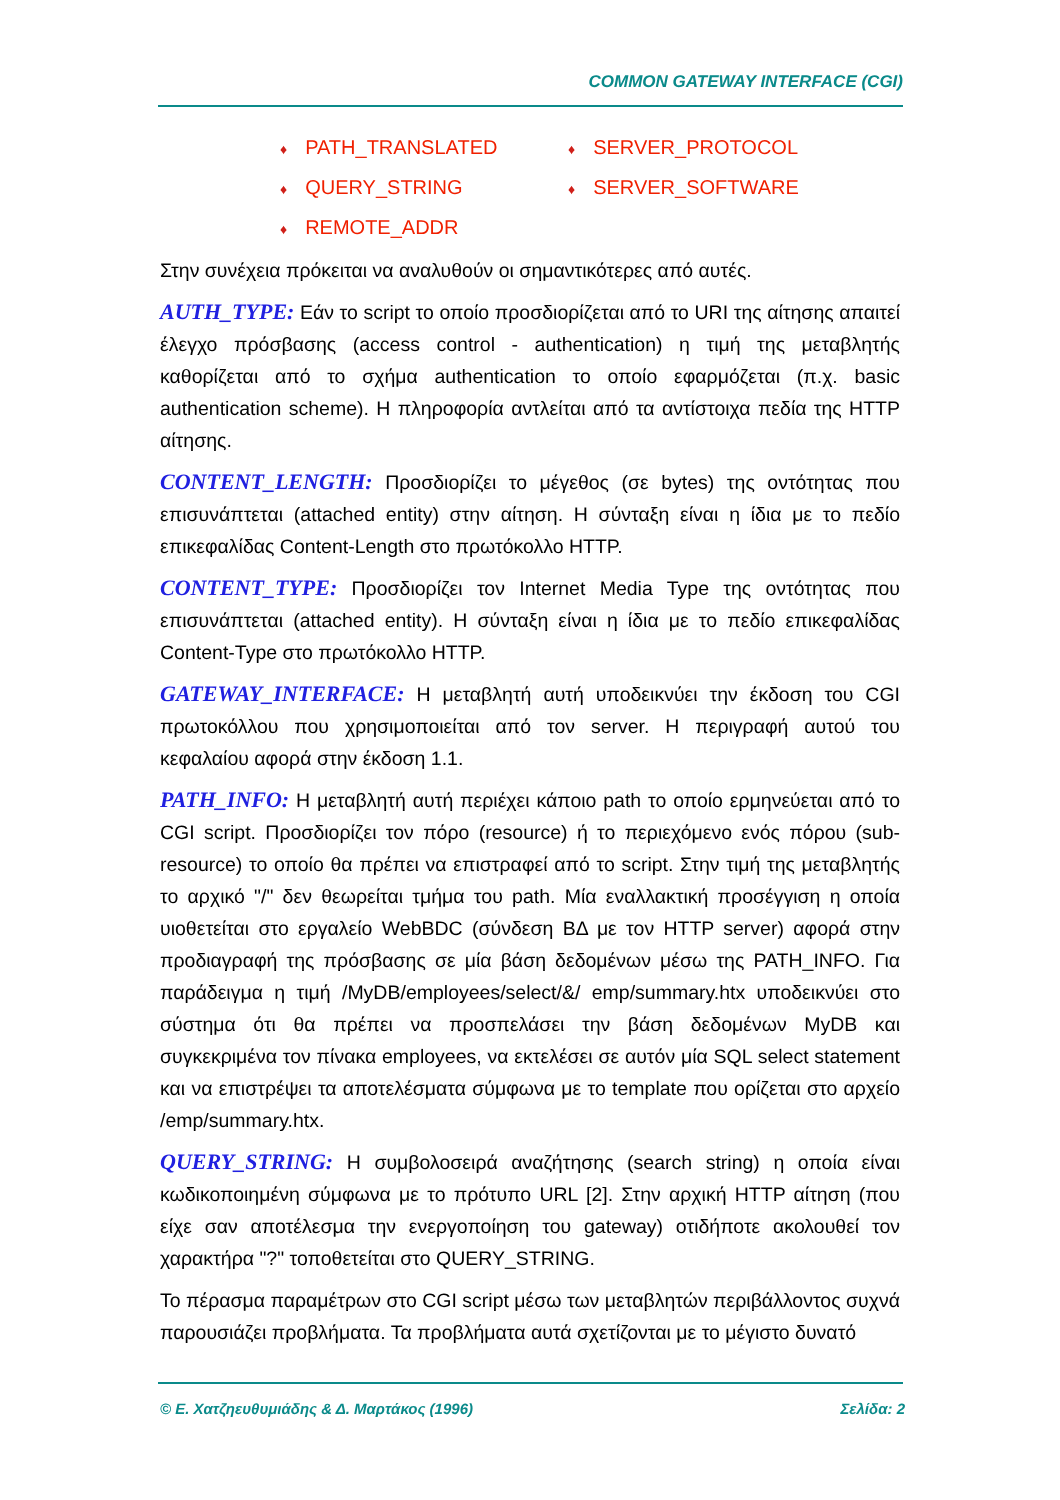COMMON GATEWAY INTERFACE (CGI)
♦ PATH_TRANSLATED
♦ SERVER_PROTOCOL
♦ QUERY_STRING
♦ SERVER_SOFTWARE
♦ REMOTE_ADDR
Στην συνέχεια πρόκειται να αναλυθούν οι σημαντικότερες από αυτές.
AUTH_TYPE: Εάν το script το οποίο προσδιορίζεται από το URI της αίτησης απαιτεί έλεγχο πρόσβασης (access control - authentication) η τιμή της μεταβλητής καθορίζεται από το σχήμα authentication το οποίο εφαρμόζεται (π.χ. basic authentication scheme). Η πληροφορία αντλείται από τα αντίστοιχα πεδία της HTTP αίτησης.
CONTENT_LENGTH: Προσδιορίζει το μέγεθος (σε bytes) της οντότητας που επισυνάπτεται (attached entity) στην αίτηση. Η σύνταξη είναι η ίδια με το πεδίο επικεφαλίδας Content-Length στο πρωτόκολλο HTTP.
CONTENT_TYPE: Προσδιορίζει τον Internet Media Type της οντότητας που επισυνάπτεται (attached entity). Η σύνταξη είναι η ίδια με το πεδίο επικεφαλίδας Content-Type στο πρωτόκολλο HTTP.
GATEWAY_INTERFACE: Η μεταβλητή αυτή υποδεικνύει την έκδοση του CGI πρωτοκόλλου που χρησιμοποιείται από τον server. Η περιγραφή αυτού του κεφαλαίου αφορά στην έκδοση 1.1.
PATH_INFO: Η μεταβλητή αυτή περιέχει κάποιο path το οποίο ερμηνεύεται από το CGI script. Προσδιορίζει τον πόρο (resource) ή το περιεχόμενο ενός πόρου (sub-resource) το οποίο θα πρέπει να επιστραφεί από το script. Στην τιμή της μεταβλητής το αρχικό "/" δεν θεωρείται τμήμα του path. Μία εναλλακτική προσέγγιση η οποία υιοθετείται στο εργαλείο WebBDC (σύνδεση ΒΔ με τον HTTP server) αφορά στην προδιαγραφή της πρόσβασης σε μία βάση δεδομένων μέσω της PATH_INFO. Για παράδειγμα η τιμή /MyDB/employees/select/&/ emp/summary.htx υποδεικνύει στο σύστημα ότι θα πρέπει να προσπελάσει την βάση δεδομένων MyDB και συγκεκριμένα τον πίνακα employees, να εκτελέσει σε αυτόν μία SQL select statement και να επιστρέψει τα αποτελέσματα σύμφωνα με το template που ορίζεται στο αρχείο /emp/summary.htx.
QUERY_STRING: Η συμβολοσειρά αναζήτησης (search string) η οποία είναι κωδικοποιημένη σύμφωνα με το πρότυπο URL [2]. Στην αρχική HTTP αίτηση (που είχε σαν αποτέλεσμα την ενεργοποίηση του gateway) οτιδήποτε ακολουθεί τον χαρακτήρα "?" τοποθετείται στο QUERY_STRING.
Το πέρασμα παραμέτρων στο CGI script μέσω των μεταβλητών περιβάλλοντος συχνά παρουσιάζει προβλήματα. Τα προβλήματα αυτά σχετίζονται με το μέγιστο δυνατό
© Ε. Χατζηευθυμιάδης & Δ. Μαρτάκος (1996) Σελίδα: 2